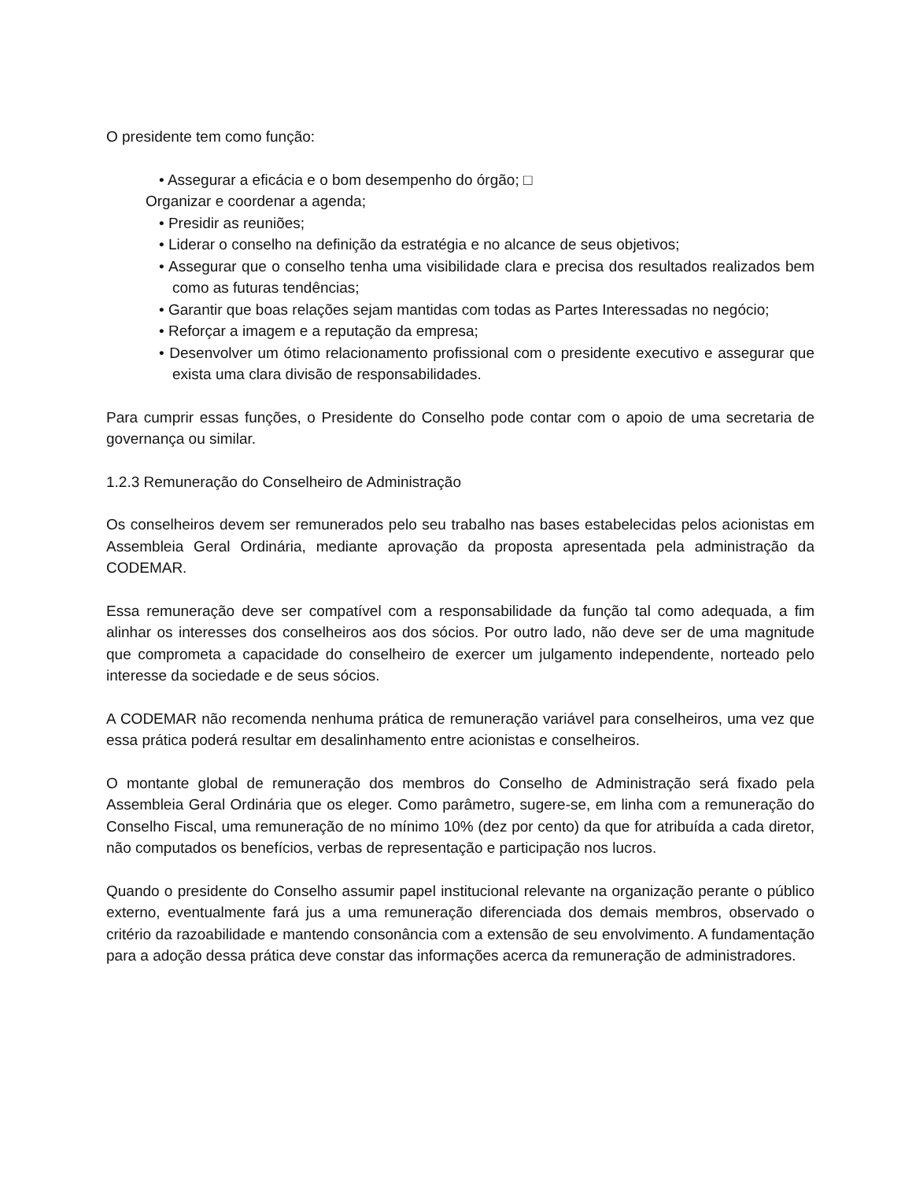O presidente tem como função:
• Assegurar a eficácia e o bom desempenho do órgão; □
Organizar e coordenar a agenda;
• Presidir as reuniões;
• Liderar o conselho na definição da estratégia e no alcance de seus objetivos;
• Assegurar que o conselho tenha uma visibilidade clara e precisa dos resultados realizados bem como as futuras tendências;
• Garantir que boas relações sejam mantidas com todas as Partes Interessadas no negócio;
• Reforçar a imagem e a reputação da empresa;
• Desenvolver um ótimo relacionamento profissional com o presidente executivo e assegurar que exista uma clara divisão de responsabilidades.
Para cumprir essas funções, o Presidente do Conselho pode contar com o apoio de uma secretaria de governança ou similar.
1.2.3 Remuneração do Conselheiro de Administração
Os conselheiros devem ser remunerados pelo seu trabalho nas bases estabelecidas pelos acionistas em Assembleia Geral Ordinária, mediante aprovação da proposta apresentada pela administração da CODEMAR.
Essa remuneração deve ser compatível com a responsabilidade da função tal como adequada, a fim alinhar os interesses dos conselheiros aos dos sócios. Por outro lado, não deve ser de uma magnitude que comprometa a capacidade do conselheiro de exercer um julgamento independente, norteado pelo interesse da sociedade e de seus sócios.
A CODEMAR não recomenda nenhuma prática de remuneração variável para conselheiros, uma vez que essa prática poderá resultar em desalinhamento entre acionistas e conselheiros.
O montante global de remuneração dos membros do Conselho de Administração será fixado pela Assembleia Geral Ordinária que os eleger. Como parâmetro, sugere-se, em linha com a remuneração do Conselho Fiscal, uma remuneração de no mínimo 10% (dez por cento) da que for atribuída a cada diretor, não computados os benefícios, verbas de representação e participação nos lucros.
Quando o presidente do Conselho assumir papel institucional relevante na organização perante o público externo, eventualmente fará jus a uma remuneração diferenciada dos demais membros, observado o critério da razoabilidade e mantendo consonância com a extensão de seu envolvimento. A fundamentação para a adoção dessa prática deve constar das informações acerca da remuneração de administradores.